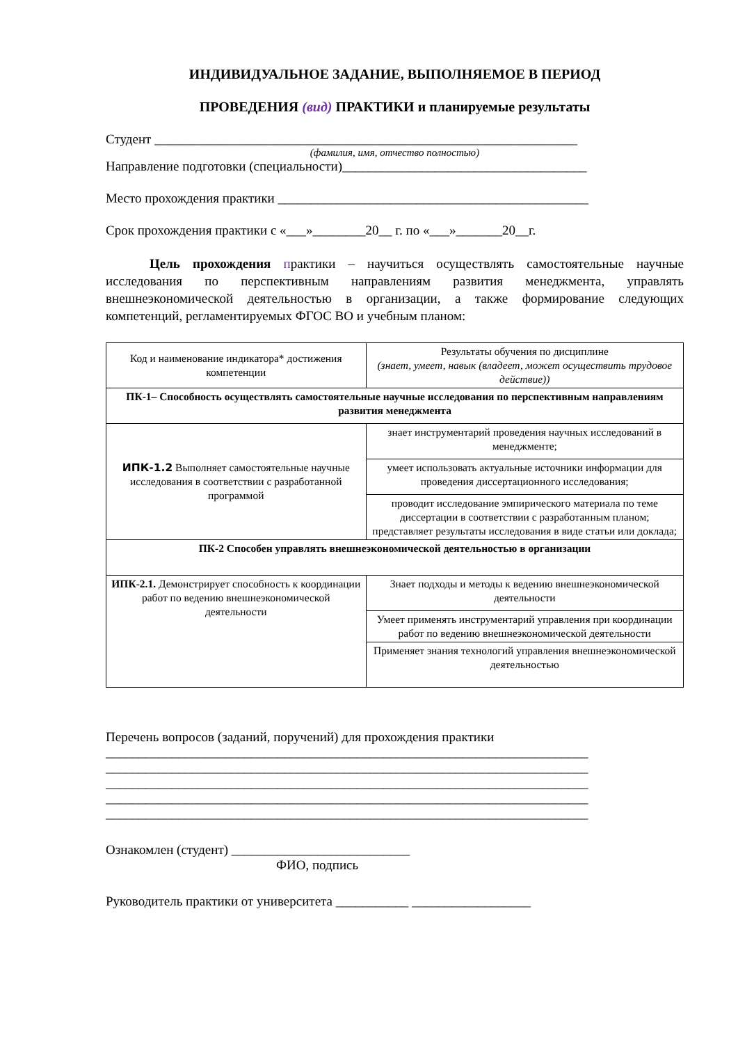ИНДИВИДУАЛЬНОЕ ЗАДАНИЕ, ВЫПОЛНЯЕМОЕ В ПЕРИОД
ПРОВЕДЕНИЯ (вид) ПРАКТИКИ и планируемые результаты
Студент ________________________________________________________________
(фамилия, имя, отчество полностью)
Направление подготовки (специальности)_____________________________________
Место прохождения практики _______________________________________________
Срок прохождения практики с «___»________20__ г. по «___»_______20__г.
Цель прохождения практики – научиться осуществлять самостоятельные научные исследования по перспективным направлениям развития менеджмента, управлять внешнеэкономической деятельностью в организации, а также формирование следующих компетенций, регламентируемых ФГОС ВО и учебным планом:
| Код и наименование индикатора* достижения компетенции | Результаты обучения по дисциплине (знает, умеет, навык (владеет, может осуществить трудовое действие)) |
| ПК-1– Способность осуществлять самостоятельные научные исследования по перспективным направлениям развития менеджмента | |
| ИПК-1.2 Выполняет самостоятельные научные исследования в соответствии с разработанной программой | знает инструментарий проведения научных исследований в менеджменте; |
| | умеет использовать актуальные источники информации для проведения диссертационного исследования; |
| | проводит исследование эмпирического материала по теме диссертации в соответствии с разработанным планом; представляет результаты исследования в виде статьи или доклада; |
| ПК-2 Способен управлять внешнеэкономической деятельностью в организации | |
| ИПК-2.1. Демонстрирует способность к координации работ по ведению внешнеэкономической деятельности | Знает подходы и методы к ведению внешнеэкономической деятельности |
| | Умеет применять инструментарий управления при координации работ по ведению внешнеэкономической деятельности |
| | Применяет знания технологий управления внешнеэкономической деятельностью |
Перечень вопросов (заданий, поручений) для прохождения практики
_________________________________________________________________________
_________________________________________________________________________
_________________________________________________________________________
_________________________________________________________________________
_________________________________________________________________________
Ознакомлен (студент) ___________________________
ФИО, подпись
Руководитель практики от университета ___________ __________________